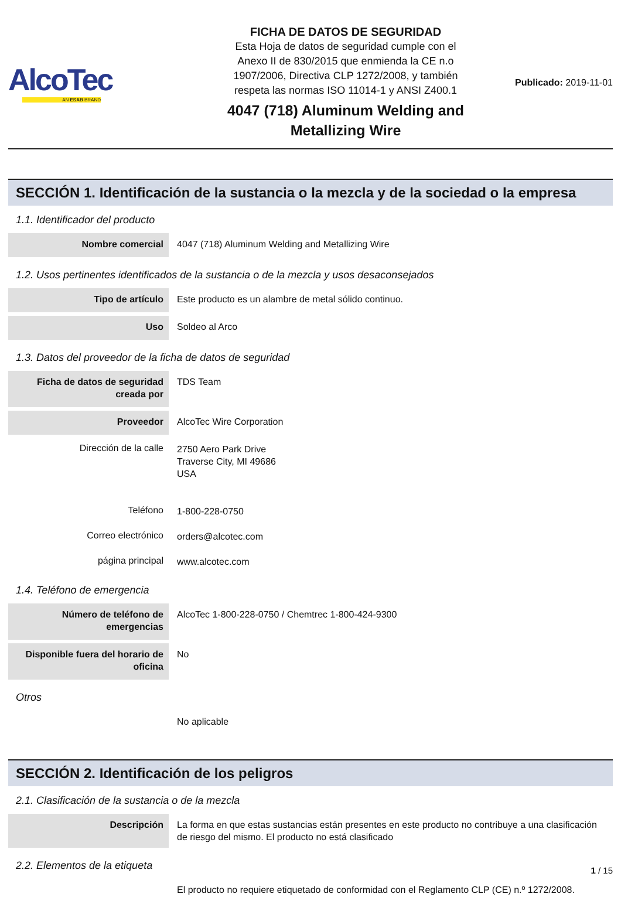AlcoTec
AN ESAB BRAND
FICHA DE DATOS DE SEGURIDAD
Esta Hoja de datos de seguridad cumple con el
Anexo II de 830/2015 que enmienda la CE n.o
1907/2006, Directiva CLP 1272/2008, y también
respeta las normas ISO 11014-1 y ANSI Z400.1
4047 (718) Aluminum Welding and
Metallizing Wire
Publicado: 2019-11-01
SECCIÓN 1. Identificación de la sustancia o la mezcla y de la sociedad o la empresa
1.1. Identificador del producto
| Nombre comercial | 4047 (718) Aluminum Welding and Metallizing Wire |
1.2. Usos pertinentes identificados de la sustancia o de la mezcla y usos desaconsejados
| Tipo de artículo | Este producto es un alambre de metal sólido continuo. |
| Uso | Soldeo al Arco |
1.3. Datos del proveedor de la ficha de datos de seguridad
| Ficha de datos de seguridad creada por | TDS Team |
| Proveedor | AlcoTec Wire Corporation |
| Dirección de la calle | 2750 Aero Park Drive Traverse City, MI 49686 USA |
| Teléfono | 1-800-228-0750 |
| Correo electrónico | orders@alcotec.com |
| página principal | www.alcotec.com |
1.4. Teléfono de emergencia
| Número de teléfono de emergencias | AlcoTec 1-800-228-0750 / Chemtrec 1-800-424-9300 |
| Disponible fuera del horario de oficina | No |
Otros
| | No aplicable |
SECCIÓN 2. Identificación de los peligros
2.1. Clasificación de la sustancia o de la mezcla
| Descripción | La forma en que estas sustancias están presentes en este producto no contribuye a una clasificación de riesgo del mismo. El producto no está clasificado |
2.2. Elementos de la etiqueta
| | El producto no requiere etiquetado de conformidad con el Reglamento CLP (CE) n.º 1272/2008. |
1 / 15